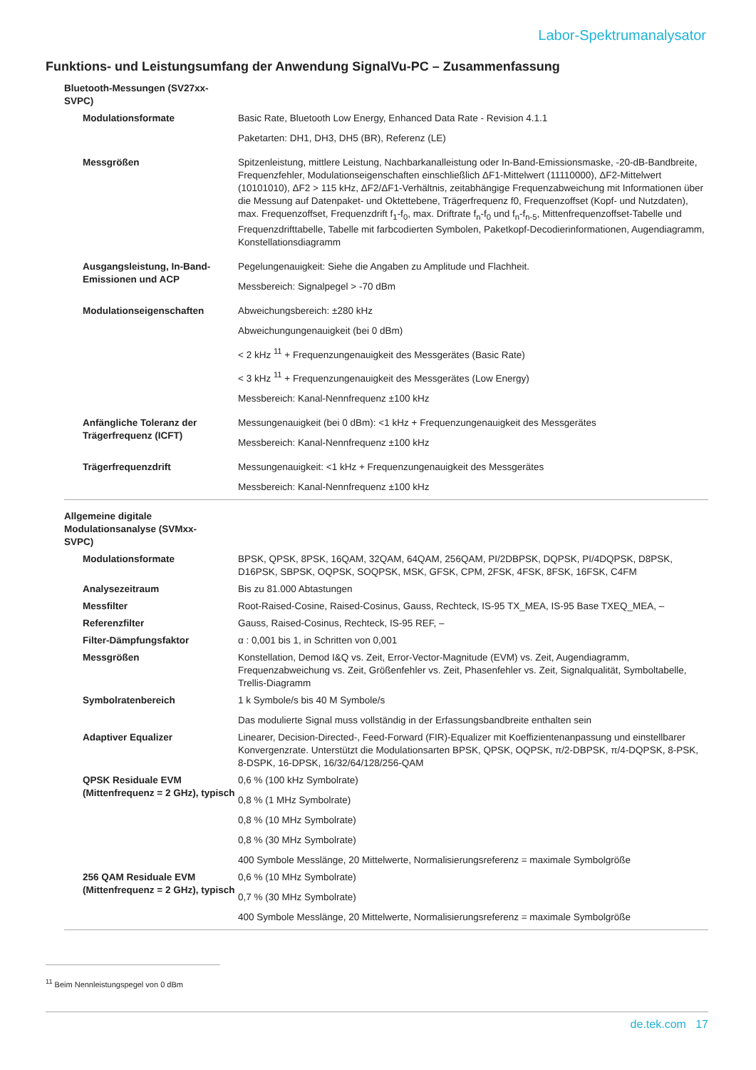Labor-Spektrumanalysator
Funktions- und Leistungsumfang der Anwendung SignalVu-PC – Zusammenfassung
| Bluetooth-Messungen (SV27xx- SVPC) | |
| Modulationsformate | Basic Rate, Bluetooth Low Energy, Enhanced Data Rate - Revision 4.1.1 Paketarten: DH1, DH3, DH5 (BR), Referenz (LE) |
| Messgrößen | Spitzenleistung, mittlere Leistung, Nachbarkanalleistung oder In-Band-Emissionsmaske, -20-dB-Bandbreite, Frequenzfehler, Modulationseigenschaften einschließlich ΔF1-Mittelwert (11110000), ΔF2-Mittelwert (10101010), ΔF2 > 115 kHz, ΔF2/ΔF1-Verhältnis, zeitabhängige Frequenzabweichung mit Informationen über die Messung auf Datenpaket- und Oktettebene, Trägerfrequenz f0, Frequenzoffset (Kopf- und Nutzdaten), max. Frequenzoffset, Frequenzdrift f<sub>1</sub>-f<sub>0</sub>, max. Driftrate f<sub>n</sub>-f<sub>0</sub> und f<sub>n</sub>-f<sub>n-5</sub>, Mittenfrequenzoffset-Tabelle und Frequenzdrifttabelle, Tabelle mit farbcodierten Symbolen, Paketkopf-Decodierinformationen, Augendiagramm, Konstellationsdiagramm |
| Ausgangsleistung, In-Band-Emissionen und ACP | Pegelungenauigkeit: Siehe die Angaben zu Amplitude und Flachheit. Messbereich: Signalpegel > -70 dBm |
| Modulationseigenschaften | Abweichungsbereich: ±280 kHz Abweichungungenauigkeit (bei 0 dBm) < 2 kHz <sup>11</sup> + Frequenzungenauigkeit des Messgerätes (Basic Rate) < 3 kHz <sup>11</sup> + Frequenzungenauigkeit des Messgerätes (Low Energy) Messbereich: Kanal-Nennfrequenz ±100 kHz |
| Anfängliche Toleranz der Trägerfrequenz (ICFT) | Messungenauigkeit (bei 0 dBm): <1 kHz + Frequenzungenauigkeit des Messgerätes Messbereich: Kanal-Nennfrequenz ±100 kHz |
| Trägerfrequenzdrift | Messungenauigkeit: <1 kHz + Frequenzungenauigkeit des Messgerätes Messbereich: Kanal-Nennfrequenz ±100 kHz |
| Allgemeine digitale Modulationsanalyse (SVMxx- SVPC) | |
| Modulationsformate | BPSK, QPSK, 8PSK, 16QAM, 32QAM, 64QAM, 256QAM, PI/2DBPSK, DQPSK, PI/4DQPSK, D8PSK, D16PSK, SBPSK, OQPSK, SOQPSK, MSK, GFSK, CPM, 2FSK, 4FSK, 8FSK, 16FSK, C4FM |
| Analysezeitraum | Bis zu 81.000 Abtastungen |
| Messfilter | Root-Raised-Cosine, Raised-Cosinus, Gauss, Rechteck, IS-95 TX_MEA, IS-95 Base TXEQ_MEA, – |
| Referenzfilter | Gauss, Raised-Cosinus, Rechteck, IS-95 REF, – |
| Filter-Dämpfungsfaktor | α : 0,001 bis 1, in Schritten von 0,001 |
| Messgrößen | Konstellation, Demod I&Q vs. Zeit, Error-Vector-Magnitude (EVM) vs. Zeit, Augendiagramm, Frequenzabweichung vs. Zeit, Größenfehler vs. Zeit, Phasenfehler vs. Zeit, Signalqualität, Symboltabelle, Trellis-Diagramm |
| Symbolratenbereich | 1 k Symbole/s bis 40 M Symbole/s Das modulierte Signal muss vollständig in der Erfassungsbandbreite enthalten sein |
| Adaptiver Equalizer | Linearer, Decision-Directed-, Feed-Forward (FIR)-Equalizer mit Koeffizientenanpassung und einstellbarer Konvergenzrate. Unterstützt die Modulationsarten BPSK, QPSK, OQPSK, π/2-DBPSK, π/4-DQPSK, 8-PSK, 8-DSPK, 16-DPSK, 16/32/64/128/256-QAM |
| QPSK Residuale EVM (Mittenfrequenz = 2 GHz), typisch | 0,6 % (100 kHz Symbolrate) 0,8 % (1 MHz Symbolrate) 0,8 % (10 MHz Symbolrate) 0,8 % (30 MHz Symbolrate) 400 Symbole Messlänge, 20 Mittelwerte, Normalisierungsreferenz = maximale Symbolgröße |
| 256 QAM Residuale EVM (Mittenfrequenz = 2 GHz), typisch | 0,6 % (10 MHz Symbolrate) 0,7 % (30 MHz Symbolrate) 400 Symbole Messlänge, 20 Mittelwerte, Normalisierungsreferenz = maximale Symbolgröße |
<sup>11</sup> Beim Nennleistungspegel von 0 dBm
de.tek.com 17